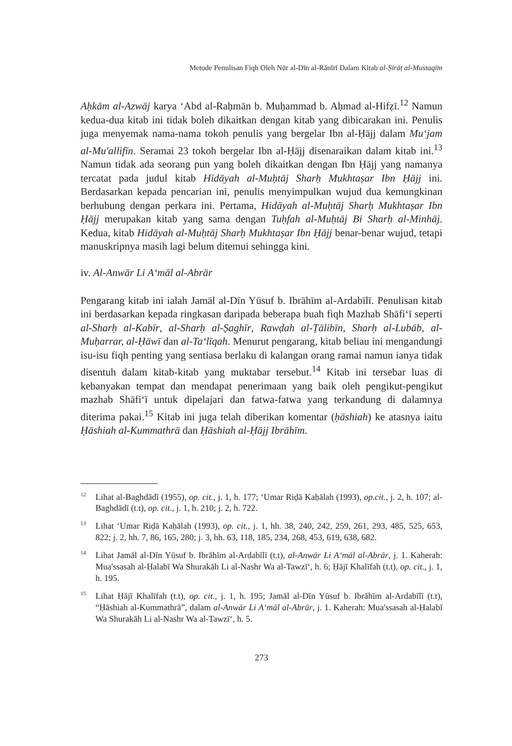Metode Penulisan Fiqh Oleh Nūr al-Dīn al-Rānīrī Dalam Kitab al-Ṣirāṭ al-Mustaqīm
Aḥkām al-Azwāj karya ‘Abd al-Raḥmān b. Muḥammad b. Aḥmad al-Hifẓī.<sup>12</sup> Namun kedua-dua kitab ini tidak boleh dikaitkan dengan kitab yang dibicarakan ini. Penulis juga menyemak nama-nama tokoh penulis yang bergelar Ibn al-Ḥājj dalam Mu‘jam al-Mu'allifīn. Seramai 23 tokoh bergelar Ibn al-Ḥājj disenaraikan dalam kitab ini.<sup>13</sup> Namun tidak ada seorang pun yang boleh dikaitkan dengan Ibn Ḥājj yang namanya tercatat pada judul kitab Hidāyah al-Muḥtāj Sharḥ Mukhtaṣar Ibn Ḥājj ini. Berdasarkan kepada pencarian ini, penulis menyimpulkan wujud dua kemungkinan berhubung dengan perkara ini. Pertama, Hidāyah al-Muḥtāj Sharḥ Mukhtaṣar Ibn Ḥājj merupakan kitab yang sama dengan Tuḥfah al-Muḥtāj Bi Sharḥ al-Minhāj. Kedua, kitab Hidāyah al-Muḥtāj Sharḥ Mukhtaṣar Ibn Ḥājj benar-benar wujud, tetapi manuskripnya masih lagi belum ditemui sehingga kini.
iv. Al-Anwār Li A‘māl al-Abrār
Pengarang kitab ini ialah Jamāl al-Dīn Yūsuf b. Ibrāhīm al-Ardabīlī. Penulisan kitab ini berdasarkan kepada ringkasan daripada beberapa buah fiqh Mazhab Shāfi‘ī seperti al-Sharḥ al-Kabīr, al-Sharḥ al-Ṣaghīr, Rawḍah al-Ṭālibīn, Sharḥ al-Lubāb, al-Muḥarrar, al-Ḥāwī dan al-Ta‘līqah. Menurut pengarang, kitab beliau ini mengandungi isu-isu fiqh penting yang sentiasa berlaku di kalangan orang ramai namun ianya tidak disentuh dalam kitab-kitab yang muktabar tersebut.<sup>14</sup> Kitab ini tersebar luas di kebanyakan tempat dan mendapat penerimaan yang baik oleh pengikut-pengikut mazhab Shāfi‘ī untuk dipelajari dan fatwa-fatwa yang terkandung di dalamnya diterima pakai.<sup>15</sup> Kitab ini juga telah diberikan komentar (ḥāshiah) ke atasnya iaitu Ḥāshiah al-Kummathrā dan Ḥāshiah al-Ḥājj Ibrāhīm.
<sup>12</sup> Lihat al-Baghdādī (1955), op. cit., j. 1, h. 177; ‘Umar Riḍā Kaḥālah (1993), op.cit., j. 2, h. 107; al-Baghdādī (t.t), op. cit., j. 1, h. 210; j. 2, h. 722.
<sup>13</sup> Lihat ‘Umar Riḍā Kaḥālah (1993), op. cit., j. 1, hh. 38, 240, 242, 259, 261, 293, 485, 525, 653, 822; j. 2, hh. 7, 86, 165, 280; j. 3, hh. 63, 118, 185, 234, 268, 453, 619, 638, 682.
<sup>14</sup> Lihat Jamāl al-Dīn Yūsuf b. Ibrāhīm al-Ardabīlī (t.t), al-Anwār Li A‘māl al-Abrār, j. 1. Kaherah: Mua'ssasah al-Ḥalabī Wa Shurakāh Li al-Nashr Wa al-Tawzī‘, h. 6; Ḥājī Khalīfah (t.t), op. cit., j. 1, h. 195.
<sup>15</sup> Lihat Ḥājī Khalīfah (t.t), op. cit., j. 1, h. 195; Jamāl al-Dīn Yūsuf b. Ibrāhīm al-Ardabīlī (t.t), “Ḥāshiah al-Kummathrā”, dalam al-Anwār Li A‘māl al-Abrār, j. 1. Kaherah: Mua'ssasah al-Ḥalabī Wa Shurakāh Li al-Nashr Wa al-Tawzī‘, h. 5.
273